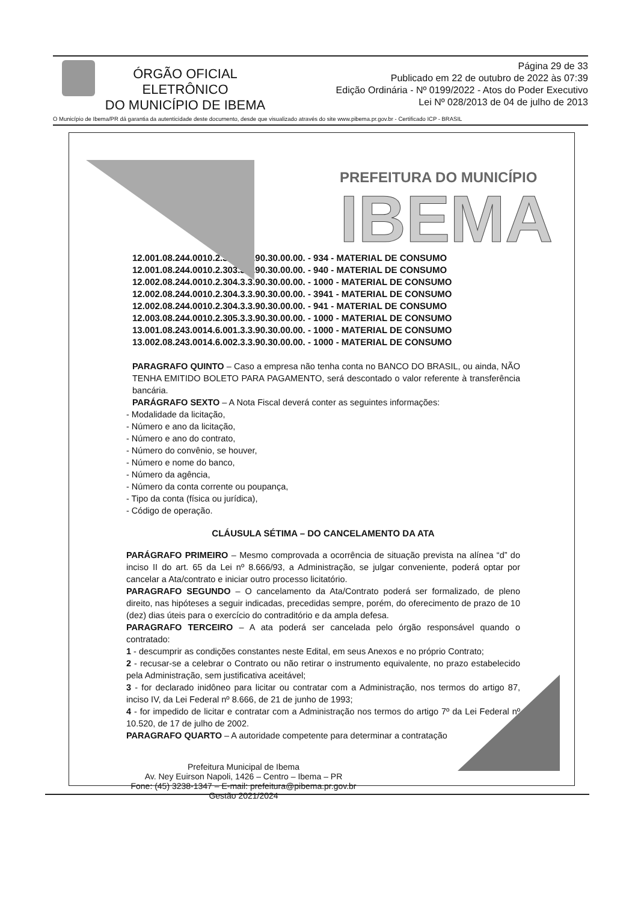ÓRGÃO OFICIAL ELETRÔNICO
DO MUNICÍPIO DE IBEMA
Página 29 de 33
Publicado em 22 de outubro de 2022 às 07:39
Edição Ordinária - Nº 0199/2022 - Atos do Poder Executivo
Lei Nº 028/2013 de 04 de julho de 2013
O Município de Ibema/PR dá garantia da autenticidade deste documento, desde que visualizado através do site www.pibema.pr.gov.br - Certificado ICP - BRASIL
PREFEITURA DO MUNICÍPIO
IBEMA
12.001.08.244.0010.2.303.3.3.90.30.00.00. - 934 - MATERIAL DE CONSUMO
12.001.08.244.0010.2.303.3.3.90.30.00.00. - 940 - MATERIAL DE CONSUMO
12.002.08.244.0010.2.304.3.3.90.30.00.00. - 1000 - MATERIAL DE CONSUMO
12.002.08.244.0010.2.304.3.3.90.30.00.00. - 3941 - MATERIAL DE CONSUMO
12.002.08.244.0010.2.304.3.3.90.30.00.00. - 941 - MATERIAL DE CONSUMO
12.003.08.244.0010.2.305.3.3.90.30.00.00. - 1000 - MATERIAL DE CONSUMO
13.001.08.243.0014.6.001.3.3.90.30.00.00. - 1000 - MATERIAL DE CONSUMO
13.002.08.243.0014.6.002.3.3.90.30.00.00. - 1000 - MATERIAL DE CONSUMO
PARAGRAFO QUINTO – Caso a empresa não tenha conta no BANCO DO BRASIL, ou ainda, NÃO TENHA EMITIDO BOLETO PARA PAGAMENTO, será descontado o valor referente à transferência bancária.
PARÁGRAFO SEXTO – A Nota Fiscal deverá conter as seguintes informações:
- Modalidade da licitação,
- Número e ano da licitação,
- Número e ano do contrato,
- Número do convênio, se houver,
- Número e nome do banco,
- Número da agência,
- Número da conta corrente ou poupança,
- Tipo da conta (física ou jurídica),
- Código de operação.
CLÁUSULA SÉTIMA – DO CANCELAMENTO DA ATA
PARÁGRAFO PRIMEIRO – Mesmo comprovada a ocorrência de situação prevista na alínea “d” do inciso II do art. 65 da Lei nº 8.666/93, a Administração, se julgar conveniente, poderá optar por cancelar a Ata/contrato e iniciar outro processo licitatório.
PARAGRAFO SEGUNDO – O cancelamento da Ata/Contrato poderá ser formalizado, de pleno direito, nas hipóteses a seguir indicadas, precedidas sempre, porém, do oferecimento de prazo de 10 (dez) dias úteis para o exercício do contraditório e da ampla defesa.
PARAGRAFO TERCEIRO – A ata poderá ser cancelada pelo órgão responsável quando o contratado:
1 - descumprir as condições constantes neste Edital, em seus Anexos e no próprio Contrato;
2 - recusar-se a celebrar o Contrato ou não retirar o instrumento equivalente, no prazo estabelecido pela Administração, sem justificativa aceitável;
3 - for declarado inidôneo para licitar ou contratar com a Administração, nos termos do artigo 87, inciso IV, da Lei Federal nº 8.666, de 21 de junho de 1993;
4 - for impedido de licitar e contratar com a Administração nos termos do artigo 7º da Lei Federal nº 10.520, de 17 de julho de 2002.
PARAGRAFO QUARTO – A autoridade competente para determinar a contratação
Prefeitura Municipal de Ibema
Av. Ney Euirson Napoli, 1426 – Centro – Ibema – PR
Fone: (45) 3238-1347 – E-mail: prefeitura@pibema.pr.gov.br
Gestão 2021/2024